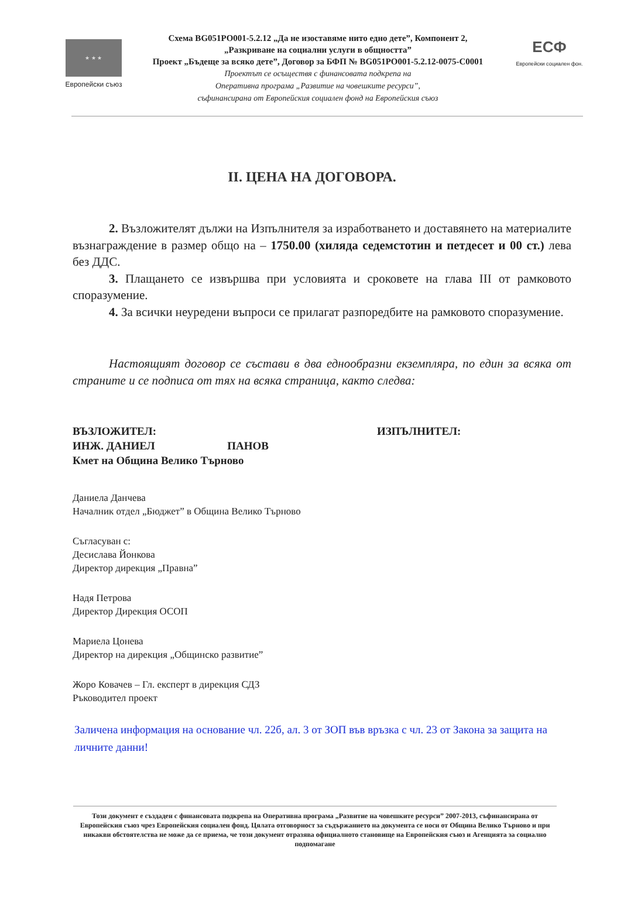★ ★ ★
Европейски съюз
Схема BG051PO001-5.2.12 „Да не изоставяме нито едно дете”, Компонент 2,
„Разкриване на социални услуги в общността”
Проект „Бъдеще за всяко дете”, Договор за БФП № BG051PO001-5.2.12-0075-C0001
Проектът се осъществя с финансовата подкрепа на
Оперативна програма „Развитие на човешките ресурси”,
съфинансирана от Европейския социален фонд на Европейския съюз
ЕСФ
Европейски социален фон.
II. ЦЕНА НА ДОГОВОРА.
2. Възложителят дължи на Изпълнителя за изработването и доставянето на материалите възнаграждение в размер общо на – 1750.00 (хиляда седемстотин и петдесет и 00 ст.) лева без ДДС.
3. Плащането се извършва при условията и сроковете на глава III от рамковото споразумение.
4. За всички неуредени въпроси се прилагат разпоредбите на рамковото споразумение.
Настоящият договор се състави в два еднообразни екземпляра, по един за всяка от страните и се подписа от тях на всяка страница, както следва:
ВЪЗЛОЖИТЕЛ:
ИНЖ. ДАНИЕЛ ПАНОВ
Кмет на Община Велико Търново
ИЗПЪЛНИТЕЛ:
Даниела Данчева
Началник отдел „Бюджет” в Община Велико Търново
Съгласуван с:
Десислава Йонкова
Директор дирекция „Правна”
Надя Петрова
Директор Дирекция ОСОП
Мариела Цонева
Директор на дирекция „Общинско развитие”
Жоро Ковачев – Гл. експерт в дирекция СДЗ
Ръководител проект
Заличена информация на основание чл. 22б, ал. 3 от ЗОП във връзка с чл. 23 от Закона за защита на личните данни!
Този документ е създаден с финансовата подкрепа на Оперативна програма „Развитие на човешките ресурси” 2007-2013, съфинансирана от Европейския съюз чрез Европейския социален фонд. Цялата отговорност за съдържанието на документа се носи от Община Велико Търново и при никакви обстоятелства не може да се приема, че този документ отразява официалното становище на Европейския съюз и Агенцията за социално подпомагане